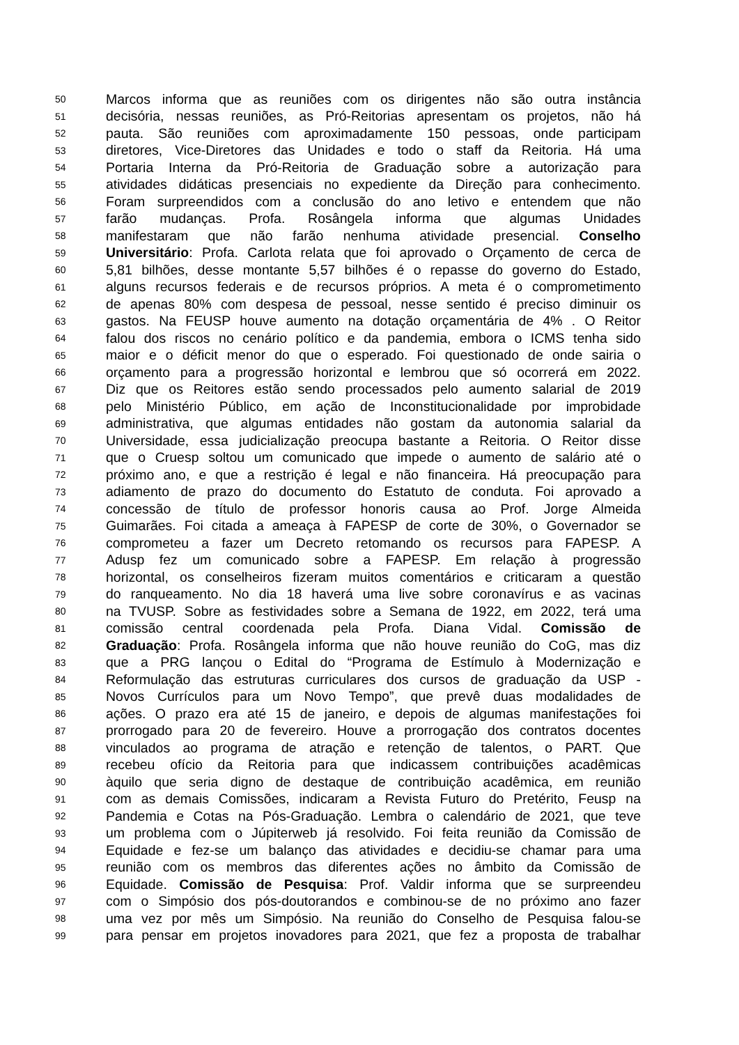50 Marcos informa que as reuniões com os dirigentes não são outra instância
51 decisória, nessas reuniões, as Pró-Reitorias apresentam os projetos, não há
52 pauta. São reuniões com aproximadamente 150 pessoas, onde participam
53 diretores, Vice-Diretores das Unidades e todo o staff da Reitoria. Há uma
54 Portaria Interna da Pró-Reitoria de Graduação sobre a autorização para
55 atividades didáticas presenciais no expediente da Direção para conhecimento.
56 Foram surpreendidos com a conclusão do ano letivo e entendem que não
57 farão mudanças. Profa. Rosângela informa que algumas Unidades
58 manifestaram que não farão nenhuma atividade presencial. Conselho
59 Universitário: Profa. Carlota relata que foi aprovado o Orçamento de cerca de
60 5,81 bilhões, desse montante 5,57 bilhões é o repasse do governo do Estado,
61 alguns recursos federais e de recursos próprios. A meta é o comprometimento
62 de apenas 80% com despesa de pessoal, nesse sentido é preciso diminuir os
63 gastos. Na FEUSP houve aumento na dotação orçamentária de 4% . O Reitor
64 falou dos riscos no cenário político e da pandemia, embora o ICMS tenha sido
65 maior e o déficit menor do que o esperado. Foi questionado de onde sairia o
66 orçamento para a progressão horizontal e lembrou que só ocorrerá em 2022.
67 Diz que os Reitores estão sendo processados pelo aumento salarial de 2019
68 pelo Ministério Público, em ação de Inconstitucionalidade por improbidade
69 administrativa, que algumas entidades não gostam da autonomia salarial da
70 Universidade, essa judicialização preocupa bastante a Reitoria. O Reitor disse
71 que o Cruesp soltou um comunicado que impede o aumento de salário até o
72 próximo ano, e que a restrição é legal e não financeira. Há preocupação para
73 adiamento de prazo do documento do Estatuto de conduta. Foi aprovado a
74 concessão de título de professor honoris causa ao Prof. Jorge Almeida
75 Guimarães. Foi citada a ameaça à FAPESP de corte de 30%, o Governador se
76 comprometeu a fazer um Decreto retomando os recursos para FAPESP. A
77 Adusp fez um comunicado sobre a FAPESP. Em relação à progressão
78 horizontal, os conselheiros fizeram muitos comentários e criticaram a questão
79 do ranqueamento. No dia 18 haverá uma live sobre coronavírus e as vacinas
80 na TVUSP. Sobre as festividades sobre a Semana de 1922, em 2022, terá uma
81 comissão central coordenada pela Profa. Diana Vidal. Comissão de
82 Graduação: Profa. Rosângela informa que não houve reunião do CoG, mas diz
83 que a PRG lançou o Edital do “Programa de Estímulo à Modernização e
84 Reformulação das estruturas curriculares dos cursos de graduação da USP -
85 Novos Currículos para um Novo Tempo”, que prevê duas modalidades de
86 ações. O prazo era até 15 de janeiro, e depois de algumas manifestações foi
87 prorrogado para 20 de fevereiro. Houve a prorrogação dos contratos docentes
88 vinculados ao programa de atração e retenção de talentos, o PART. Que
89 recebeu ofício da Reitoria para que indicassem contribuições acadêmicas
90 àquilo que seria digno de destaque de contribuição acadêmica, em reunião
91 com as demais Comissões, indicaram a Revista Futuro do Pretérito, Feusp na
92 Pandemia e Cotas na Pós-Graduação. Lembra o calendário de 2021, que teve
93 um problema com o Júpiterweb já resolvido. Foi feita reunião da Comissão de
94 Equidade e fez-se um balanço das atividades e decidiu-se chamar para uma
95 reunião com os membros das diferentes ações no âmbito da Comissão de
96 Equidade. Comissão de Pesquisa: Prof. Valdir informa que se surpreendeu
97 com o Simpósio dos pós-doutorandos e combinou-se de no próximo ano fazer
98 uma vez por mês um Simpósio. Na reunião do Conselho de Pesquisa falou-se
99 para pensar em projetos inovadores para 2021, que fez a proposta de trabalhar